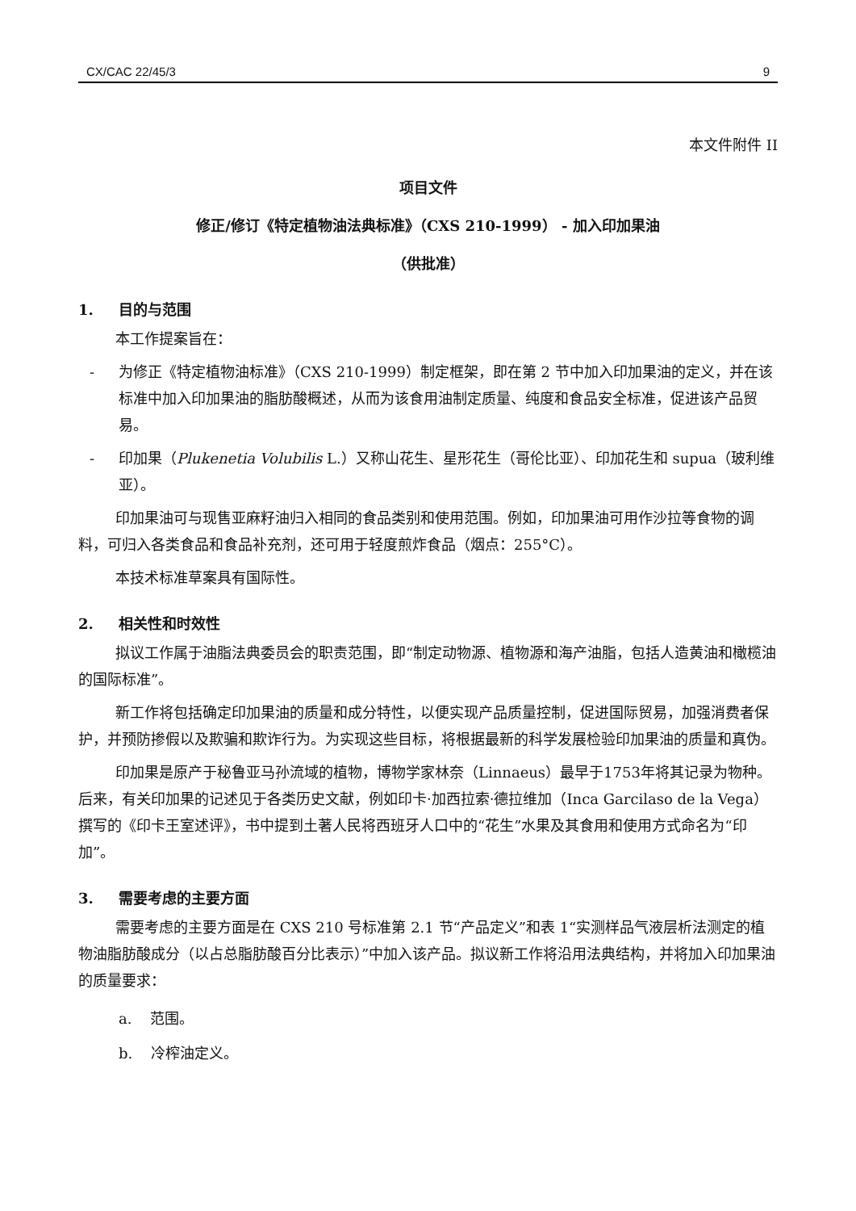CX/CAC 22/45/3 9
本文件附件 II
项目文件
修正/修订《特定植物油法典标准》（CXS 210-1999） - 加入印加果油
（供批准）
1. 目的与范围
本工作提案旨在：
- 为修正《特定植物油标准》（CXS 210-1999）制定框架，即在第 2 节中加入印加果油的定义，并在该标准中加入印加果油的脂肪酸概述，从而为该食用油制定质量、纯度和食品安全标准，促进该产品贸易。
- 印加果（Plukenetia Volubilis L.）又称山花生、星形花生（哥伦比亚）、印加花生和 supua（玻利维亚）。
印加果油可与现售亚麻籽油归入相同的食品类别和使用范围。例如，印加果油可用作沙拉等食物的调料，可归入各类食品和食品补充剂，还可用于轻度煎炸食品（烟点：255°C）。
本技术标准草案具有国际性。
2. 相关性和时效性
拟议工作属于油脂法典委员会的职责范围，即“制定动物源、植物源和海产油脂，包括人造黄油和橄榄油的国际标准”。
新工作将包括确定印加果油的质量和成分特性，以便实现产品质量控制，促进国际贸易，加强消费者保护，并预防掺假以及欺骗和欺诈行为。为实现这些目标，将根据最新的科学发展检验印加果油的质量和真伪。
印加果是原产于秘鲁亚马孙流域的植物，博物学家林奈（Linnaeus）最早于1753年将其记录为物种。后来，有关印加果的记述见于各类历史文献，例如印卡·加西拉索·德拉维加（Inca Garcilaso de la Vega）撰写的《印卡王室述评》，书中提到土著人民将西班牙人口中的“花生”水果及其食用和使用方式命名为“印加”。
3. 需要考虑的主要方面
需要考虑的主要方面是在 CXS 210 号标准第 2.1 节“产品定义”和表 1“实测样品气液层析法测定的植物油脂肪酸成分（以占总脂肪酸百分比表示）”中加入该产品。拟议新工作将沿用法典结构，并将加入印加果油的质量要求：
a. 范围。
b. 冷榨油定义。